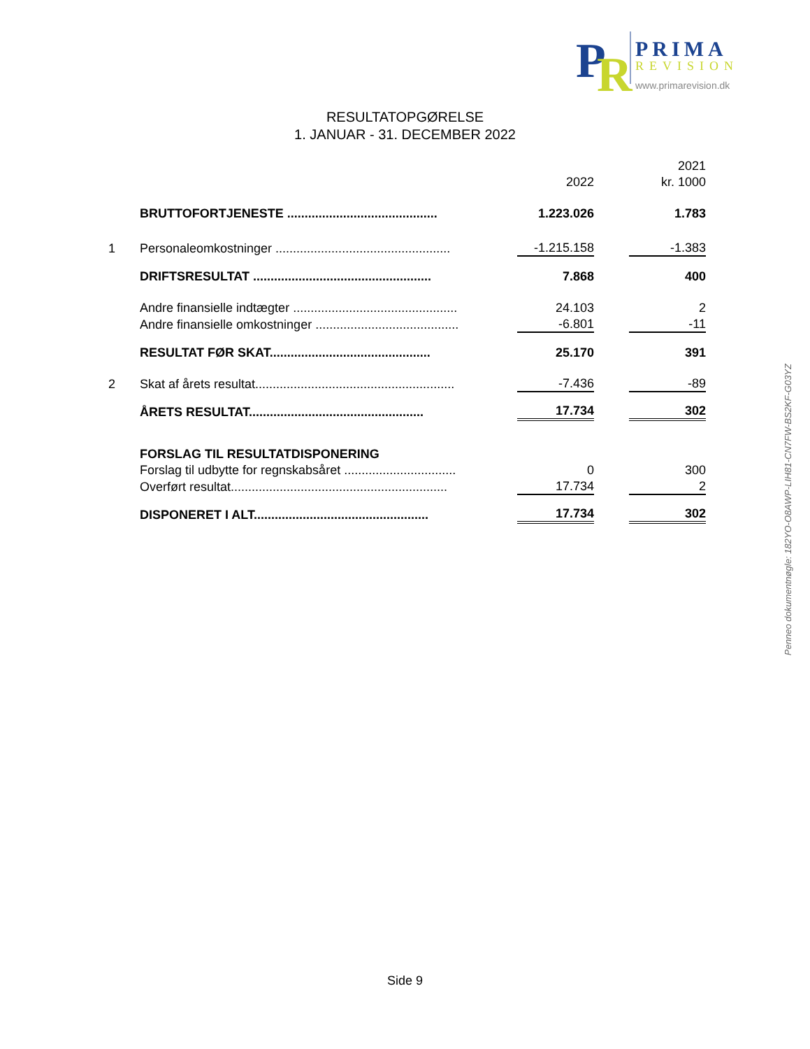P
R
PRIMA
REVISION
www.primarevision.dk
RESULTATOPGØRELSE
1. JANUAR - 31. DECEMBER 2022
| | | | | 2021 |
| | | 2022 | | kr. 1000 |
| | BRUTTOFORTJENESTE ........................................... | 1.223.026 | | 1.783 |
| 1 | Personaleomkostninger .................................................. | -1.215.158 | | -1.383 |
| | DRIFTSRESULTAT ................................................... | 7.868 | | 400 |
| | Andre finansielle indtægter ............................................... | 24.103 | | 2 |
| | Andre finansielle omkostninger ......................................... | -6.801 | | -11 |
| | RESULTAT FØR SKAT.............................................. | 25.170 | | 391 |
| 2 | Skat af årets resultat......................................................... | -7.436 | | -89 |
| | ÅRETS RESULTAT.................................................. | 17.734 | | 302 |
| | FORSLAG TIL RESULTATDISPONERING | | | |
| | Forslag til udbytte for regnskabsåret ................................ | 0 | | 300 |
| | Overført resultat.............................................................. | 17.734 | | 2 |
| | DISPONERET I ALT.................................................. | 17.734 | | 302 |
Penneo dokumentnøgle: 182YO-O8AWP-LIH81-CN7FW-BS2KF-G03YZ
Side 9